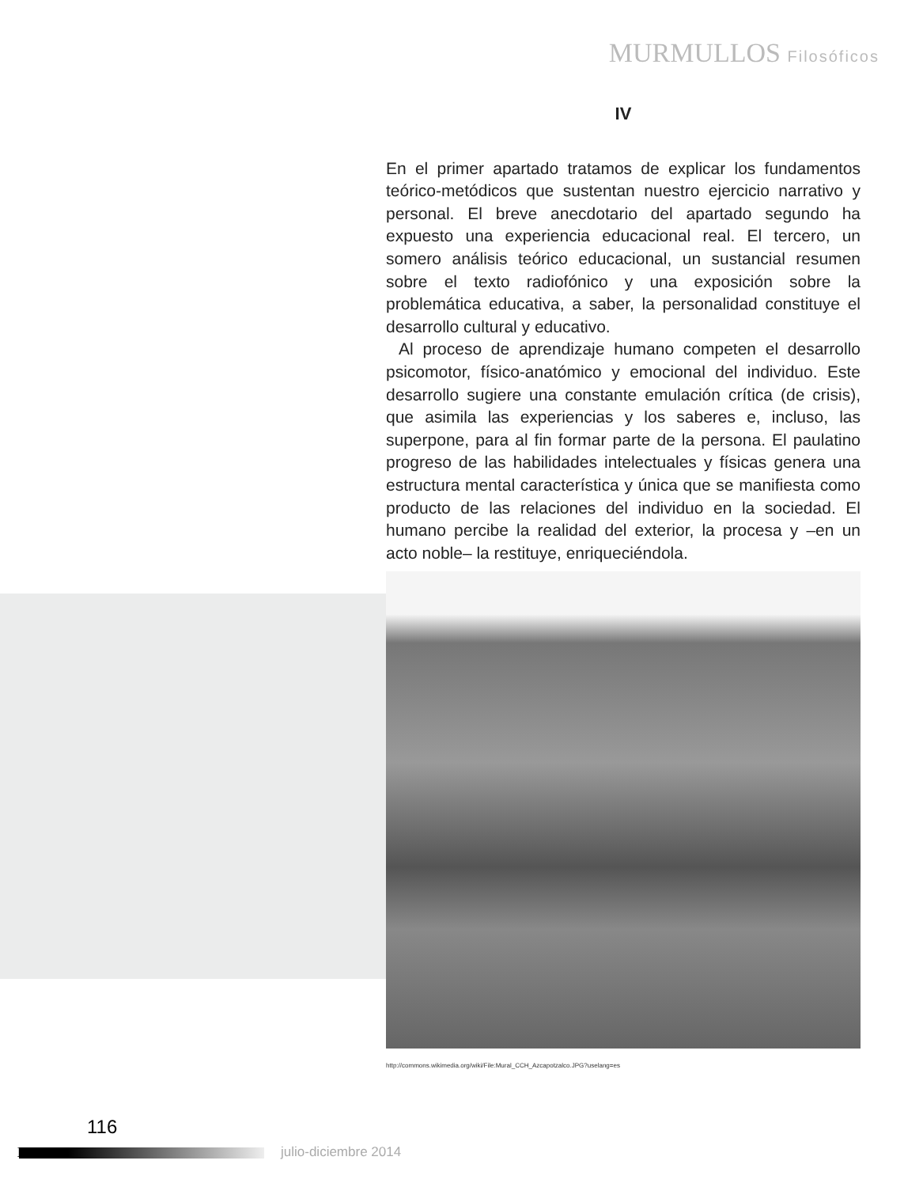MURMULLOS Filosóficos
IV
En el primer apartado tratamos de explicar los fundamentos teórico-metódicos que sustentan nuestro ejercicio narrativo y personal. El breve anecdotario del apartado segundo ha expuesto una experiencia educacional real. El tercero, un somero análisis teórico educacional, un sustancial resumen sobre el texto radiofónico y una exposición sobre la problemática educativa, a saber, la personalidad constituye el desarrollo cultural y educativo.
Al proceso de aprendizaje humano competen el desarrollo psicomotor, físico-anatómico y emocional del individuo. Este desarrollo sugiere una constante emulación crítica (de crisis), que asimila las experiencias y los saberes e, incluso, las superpone, para al fin formar parte de la persona. El paulatino progreso de las habilidades intelectuales y físicas genera una estructura mental característica y única que se manifiesta como producto de las relaciones del individuo en la sociedad. El humano percibe la realidad del exterior, la procesa y –en un acto noble– la restituye, enriqueciéndola.
http://commons.wikimedia.org/wiki/File:Mural_CCH_Azcapotzalco.JPG?uselang=es
116
M julio-diciembre 2014